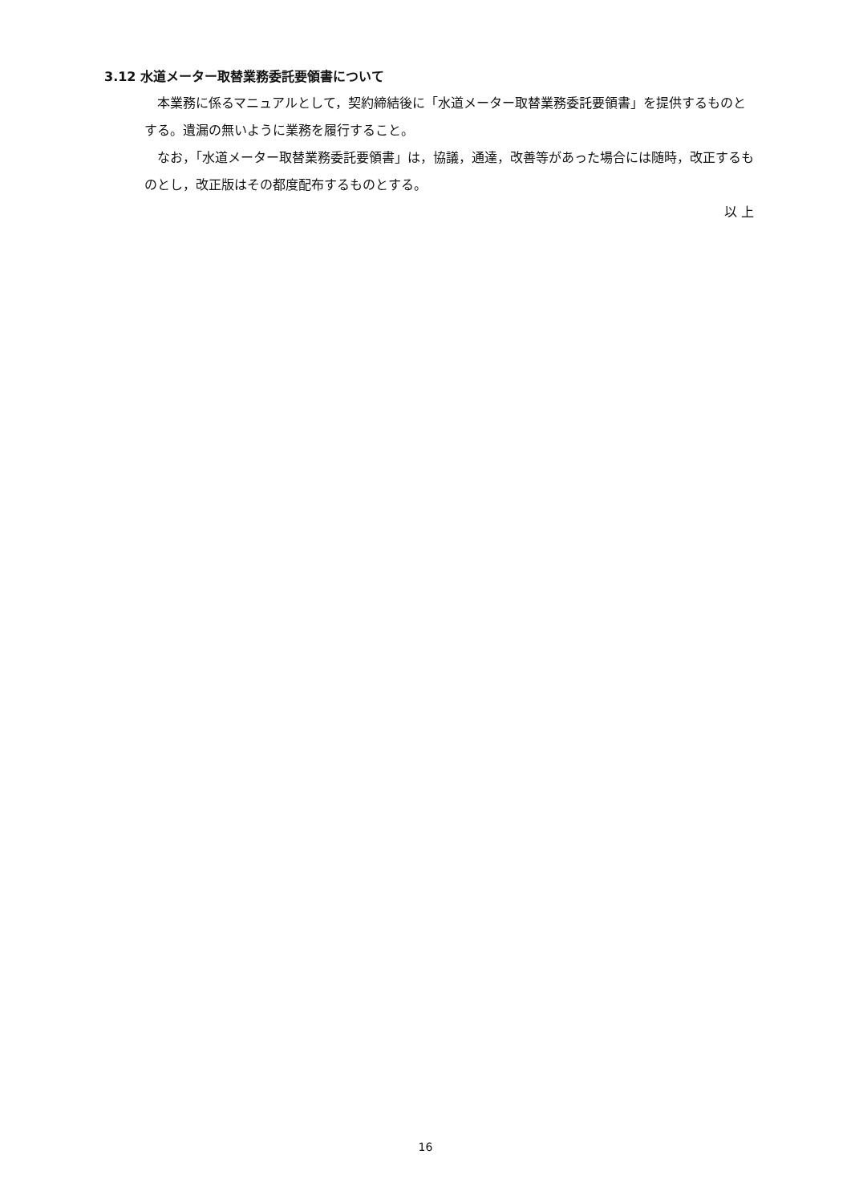3.12 水道メーター取替業務委託要領書について
　本業務に係るマニュアルとして，契約締結後に「水道メーター取替業務委託要領書」を提供するものとする。遺漏の無いように業務を履行すること。
　なお，「水道メーター取替業務委託要領書」は，協議，通達，改善等があった場合には随時，改正するものとし，改正版はその都度配布するものとする。
以 上
16